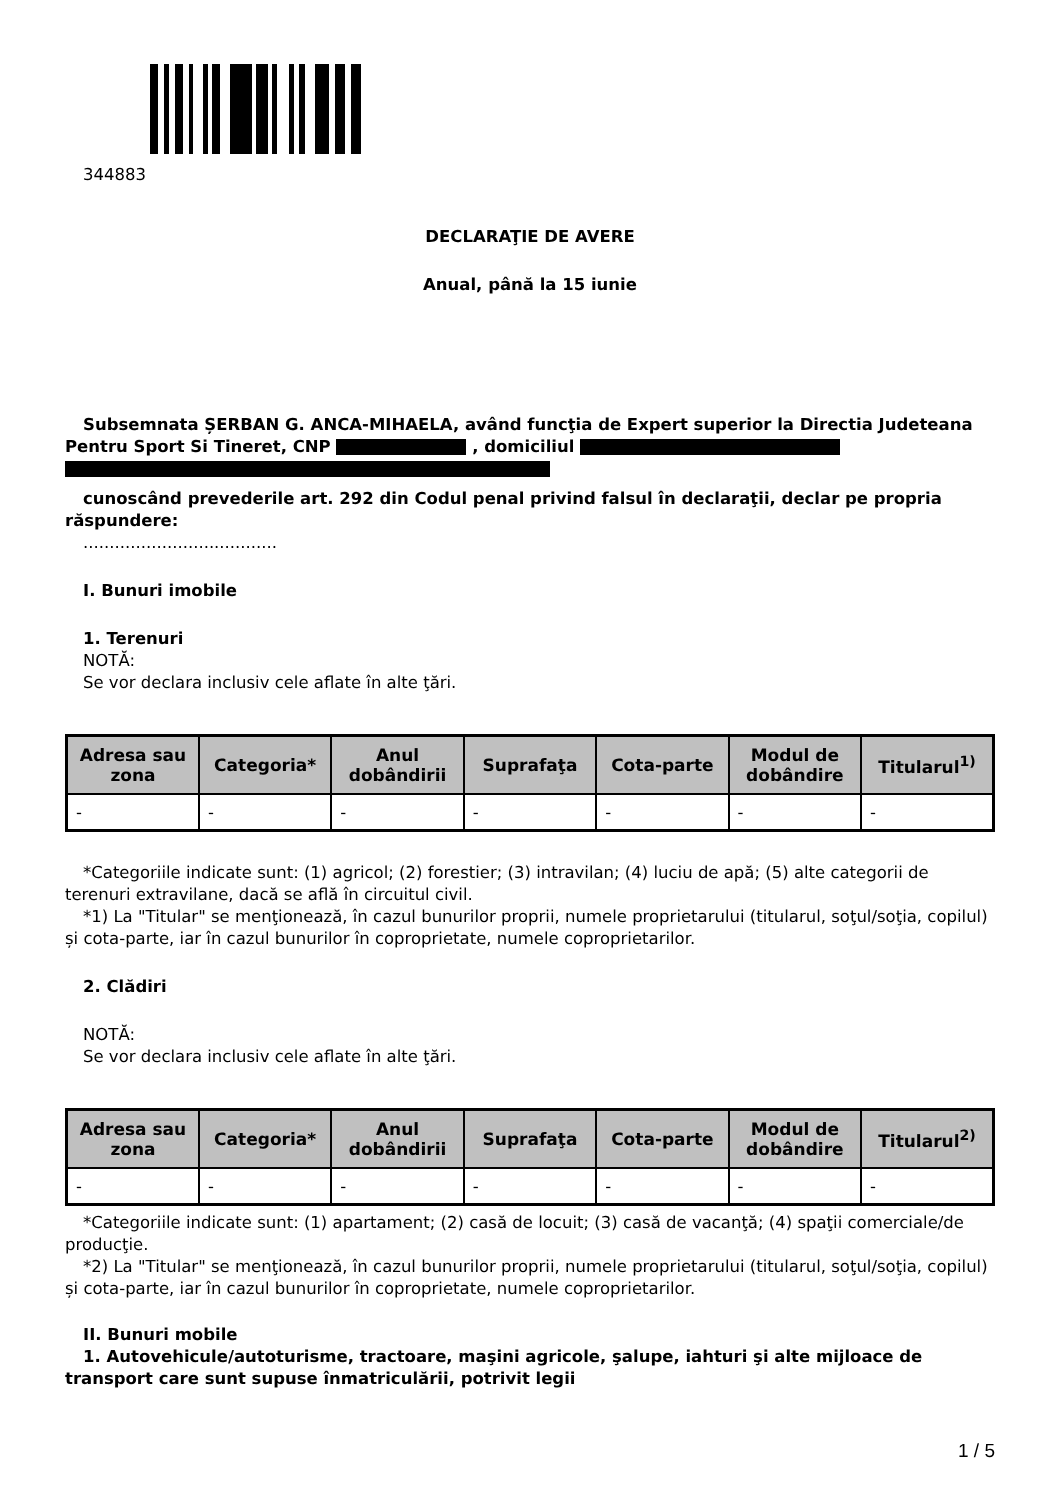344883
DECLARAŢIE DE AVERE
Anual, până la 15 iunie
Subsemnata ȘERBAN G. ANCA-MIHAELA, având funcţia de Expert superior la Directia Judeteana Pentru Sport Si Tineret, CNP , domiciliul
cunoscând prevederile art. 292 din Codul penal privind falsul în declaraţii, declar pe propria răspundere:
.....................................
I. Bunuri imobile
1. Terenuri
NOTĂ:
Se vor declara inclusiv cele aflate în alte ţări.
| Adresa sau zona | Categoria* | Anul dobândirii | Suprafaţa | Cota-parte | Modul de dobândire | Titularul<sup>1)</sup> |
| --- | --- | --- | --- | --- | --- | --- |
| - | - | - | - | - | - | - |
*Categoriile indicate sunt: (1) agricol; (2) forestier; (3) intravilan; (4) luciu de apă; (5) alte categorii de terenuri extravilane, dacă se află în circuitul civil.
*1) La "Titular" se menţionează, în cazul bunurilor proprii, numele proprietarului (titularul, soţul/soţia, copilul) și cota-parte, iar în cazul bunurilor în coproprietate, numele coproprietarilor.
2. Clădiri
NOTĂ:
Se vor declara inclusiv cele aflate în alte ţări.
| Adresa sau zona | Categoria* | Anul dobândirii | Suprafaţa | Cota-parte | Modul de dobândire | Titularul<sup>2)</sup> |
| --- | --- | --- | --- | --- | --- | --- |
| - | - | - | - | - | - | - |
*Categoriile indicate sunt: (1) apartament; (2) casă de locuit; (3) casă de vacanţă; (4) spaţii comerciale/de producţie.
*2) La "Titular" se menţionează, în cazul bunurilor proprii, numele proprietarului (titularul, soţul/soţia, copilul) și cota-parte, iar în cazul bunurilor în coproprietate, numele coproprietarilor.
II. Bunuri mobile
1. Autovehicule/autoturisme, tractoare, maşini agricole, şalupe, iahturi şi alte mijloace de transport care sunt supuse înmatriculării, potrivit legii
1 / 5